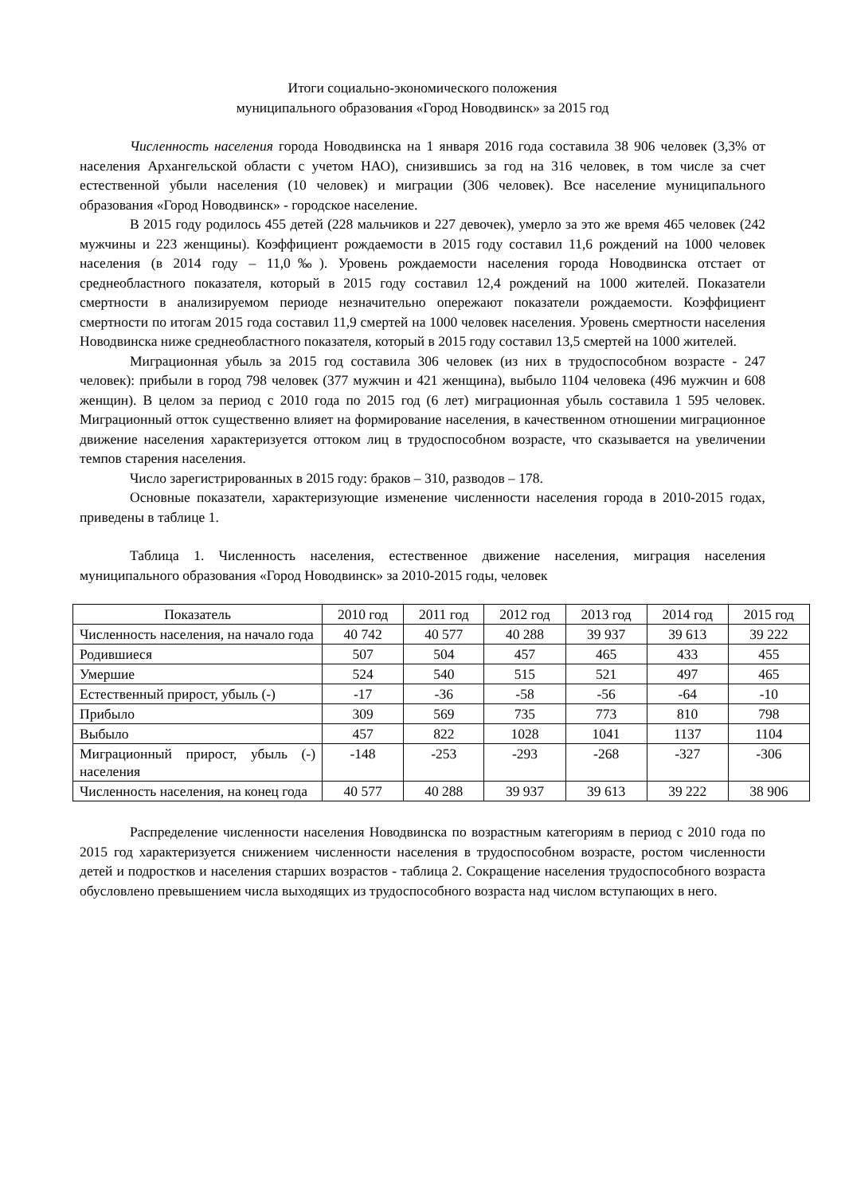Итоги социально-экономического положения
муниципального образования «Город Новодвинск» за 2015 год
Численность населения города Новодвинска на 1 января 2016 года составила 38 906 человек (3,3% от населения Архангельской области с учетом НАО), снизившись за год на 316 человек, в том числе за счет естественной убыли населения (10 человек) и миграции (306 человек). Все население муниципального образования «Город Новодвинск» - городское население.
В 2015 году родилось 455 детей (228 мальчиков и 227 девочек), умерло за это же время 465 человек (242 мужчины и 223 женщины). Коэффициент рождаемости в 2015 году составил 11,6 рождений на 1000 человек населения (в 2014 году – 11,0‰). Уровень рождаемости населения города Новодвинска отстает от среднеобластного показателя, который в 2015 году составил 12,4 рождений на 1000 жителей. Показатели смертности в анализируемом периоде незначительно опережают показатели рождаемости. Коэффициент смертности по итогам 2015 года составил 11,9 смертей на 1000 человек населения. Уровень смертности населения Новодвинска ниже среднеобластного показателя, который в 2015 году составил 13,5 смертей на 1000 жителей.
Миграционная убыль за 2015 год составила 306 человек (из них в трудоспособном возрасте - 247 человек): прибыли в город 798 человек (377 мужчин и 421 женщина), выбыло 1104 человека (496 мужчин и 608 женщин). В целом за период с 2010 года по 2015 год (6 лет) миграционная убыль составила 1 595 человек. Миграционный отток существенно влияет на формирование населения, в качественном отношении миграционное движение населения характеризуется оттоком лиц в трудоспособном возрасте, что сказывается на увеличении темпов старения населения.
Число зарегистрированных в 2015 году: браков – 310, разводов – 178.
Основные показатели, характеризующие изменение численности населения города в 2010-2015 годах, приведены в таблице 1.
Таблица 1. Численность населения, естественное движение населения, миграция населения муниципального образования «Город Новодвинск» за 2010-2015 годы, человек
| Показатель | 2010 год | 2011 год | 2012 год | 2013 год | 2014 год | 2015 год |
| --- | --- | --- | --- | --- | --- | --- |
| Численность населения, на начало года | 40 742 | 40 577 | 40 288 | 39 937 | 39 613 | 39 222 |
| Родившиеся | 507 | 504 | 457 | 465 | 433 | 455 |
| Умершие | 524 | 540 | 515 | 521 | 497 | 465 |
| Естественный прирост, убыль (-) | -17 | -36 | -58 | -56 | -64 | -10 |
| Прибыло | 309 | 569 | 735 | 773 | 810 | 798 |
| Выбыло | 457 | 822 | 1028 | 1041 | 1137 | 1104 |
| Миграционный прирост, убыль (-) населения | -148 | -253 | -293 | -268 | -327 | -306 |
| Численность населения, на конец года | 40 577 | 40 288 | 39 937 | 39 613 | 39 222 | 38 906 |
Распределение численности населения Новодвинска по возрастным категориям в период с 2010 года по 2015 год характеризуется снижением численности населения в трудоспособном возрасте, ростом численности детей и подростков и населения старших возрастов - таблица 2. Сокращение населения трудоспособного возраста обусловлено превышением числа выходящих из трудоспособного возраста над числом вступающих в него.